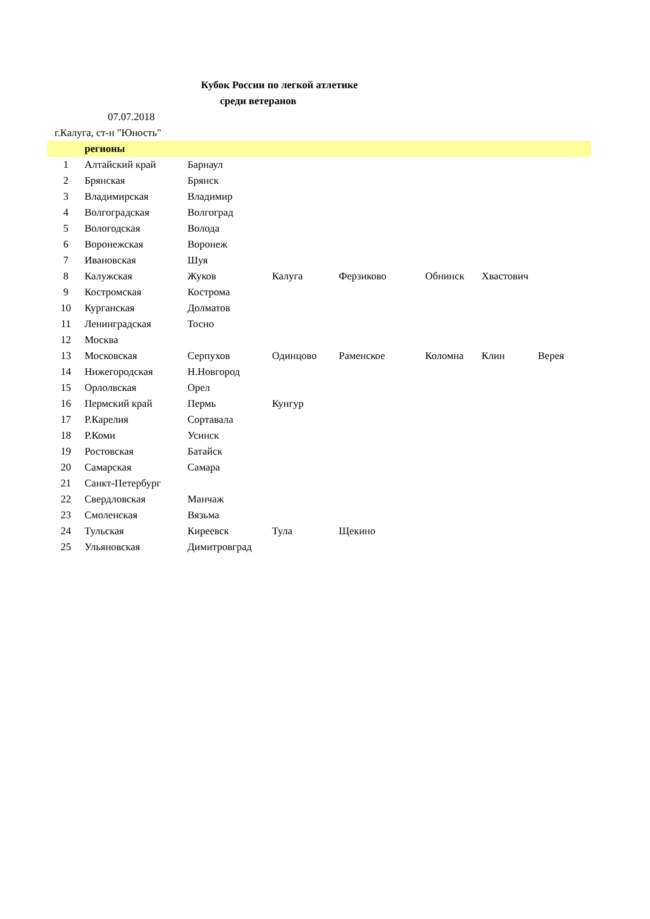Кубок России по легкой атлетике
среди ветеранов
07.07.2018
г.Калуга, ст-н "Юность"
| | регионы | | | | | | |
| --- | --- | --- | --- | --- | --- | --- | --- |
| 1 | Алтайский край | Барнаул | | | | | |
| 2 | Брянская | Брянск | | | | | |
| 3 | Владимирская | Владимир | | | | | |
| 4 | Волгоградская | Волгоград | | | | | |
| 5 | Вологодская | Волода | | | | | |
| 6 | Воронежская | Воронеж | | | | | |
| 7 | Ивановская | Шуя | | | | | |
| 8 | Калужская | Жуков | Калуга | Ферзиково | Обнинск | Хвастович | |
| 9 | Костромская | Кострома | | | | | |
| 10 | Курганская | Долматов | | | | | |
| 11 | Ленинградская | Тосно | | | | | |
| 12 | Москва | | | | | | |
| 13 | Московская | Серпухов | Одинцово | Раменское | Коломна | Клин | Верея |
| 14 | Нижегородская | Н.Новгород | | | | | |
| 15 | Орлолвская | Орел | | | | | |
| 16 | Пермский край | Пермь | Кунгур | | | | |
| 17 | Р.Карелия | Сортавала | | | | | |
| 18 | Р.Коми | Усинск | | | | | |
| 19 | Ростовская | Батайск | | | | | |
| 20 | Самарская | Самара | | | | | |
| 21 | Санкт-Петербург | | | | | | |
| 22 | Свердловская | Манчаж | | | | | |
| 23 | Смоленская | Вязьма | | | | | |
| 24 | Тульская | Киреевск | Тула | Щекино | | | |
| 25 | Ульяновская | Димитровград | | | | | |